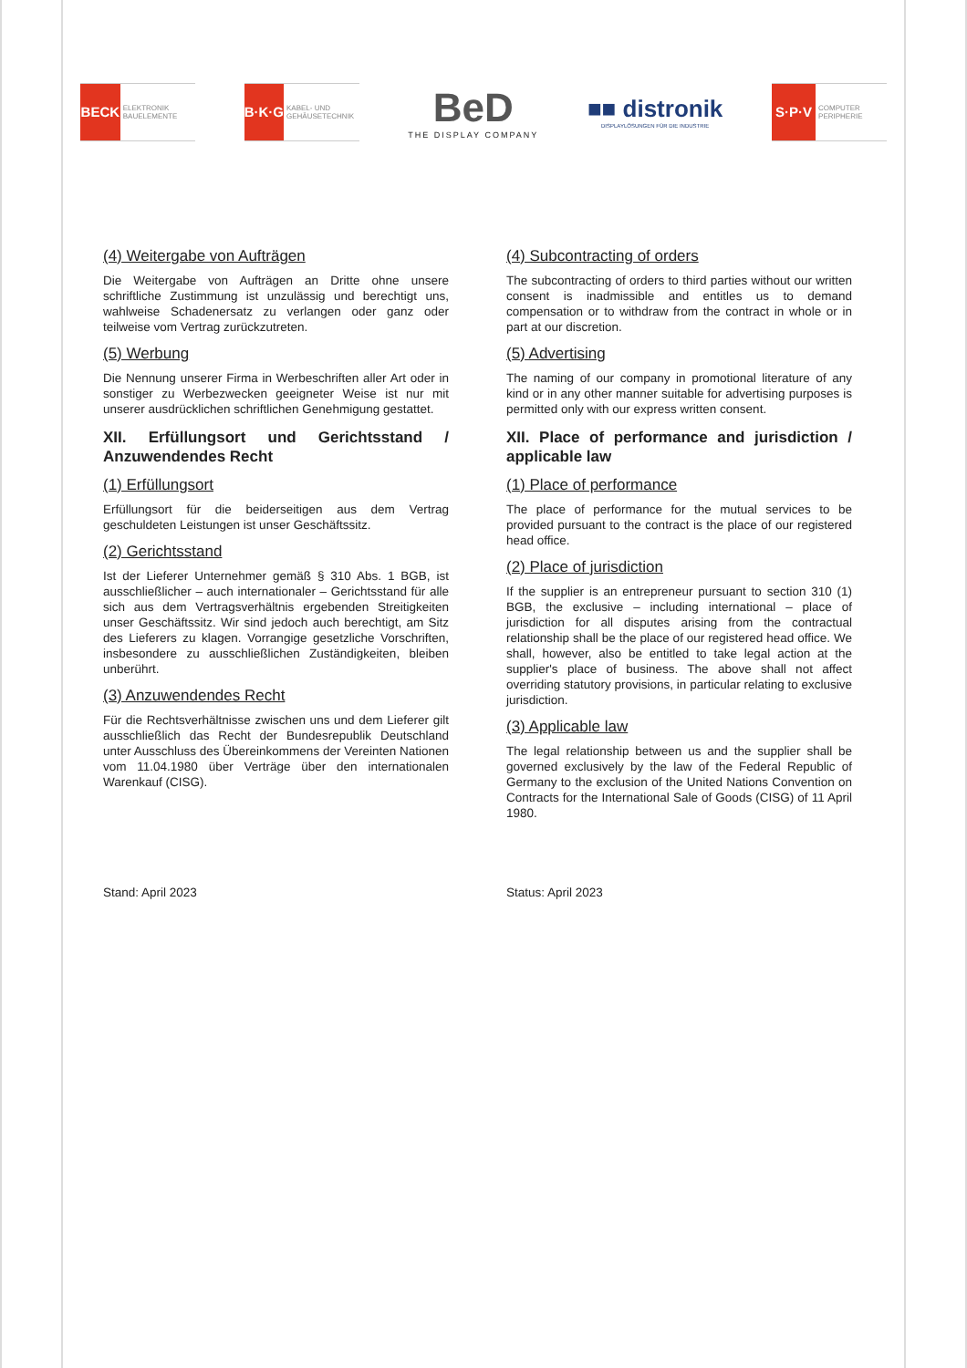BECK ELEKTRONIK BAUELEMENTE
B·K·G KABEL- UND GEHÄUSETECHNIK
BeD
THE DISPLAY COMPANY
■■ distronik
DISPLAYLÖSUNGEN FÜR DIE INDUSTRIE
S·P·V COMPUTER PERIPHERIE
(4) Weitergabe von Aufträgen
Die Weitergabe von Aufträgen an Dritte ohne unsere schriftliche Zustimmung ist unzulässig und berechtigt uns, wahlweise Schadenersatz zu verlangen oder ganz oder teilweise vom Vertrag zurückzutreten.
(5) Werbung
Die Nennung unserer Firma in Werbeschriften aller Art oder in sonstiger zu Werbezwecken geeigneter Weise ist nur mit unserer ausdrücklichen schriftlichen Genehmigung gestattet.
XII. Erfüllungsort und Gerichtsstand / Anzuwendendes Recht
(1) Erfüllungsort
Erfüllungsort für die beiderseitigen aus dem Vertrag geschuldeten Leistungen ist unser Geschäftssitz.
(2) Gerichtsstand
Ist der Lieferer Unternehmer gemäß § 310 Abs. 1 BGB, ist ausschließlicher – auch internationaler – Gerichtsstand für alle sich aus dem Vertragsverhältnis ergebenden Streitigkeiten unser Geschäftssitz. Wir sind jedoch auch berechtigt, am Sitz des Lieferers zu klagen. Vorrangige gesetzliche Vorschriften, insbesondere zu ausschließlichen Zuständigkeiten, bleiben unberührt.
(3) Anzuwendendes Recht
Für die Rechtsverhältnisse zwischen uns und dem Lieferer gilt ausschließlich das Recht der Bundesrepublik Deutschland unter Ausschluss des Übereinkommens der Vereinten Nationen vom 11.04.1980 über Verträge über den internationalen Warenkauf (CISG).
Stand: April 2023
(4) Subcontracting of orders
The subcontracting of orders to third parties without our written consent is inadmissible and entitles us to demand compensation or to withdraw from the contract in whole or in part at our discretion.
(5) Advertising
The naming of our company in promotional literature of any kind or in any other manner suitable for advertising purposes is permitted only with our express written consent.
XII. Place of performance and jurisdiction / applicable law
(1) Place of performance
The place of performance for the mutual services to be provided pursuant to the contract is the place of our registered head office.
(2) Place of jurisdiction
If the supplier is an entrepreneur pursuant to section 310 (1) BGB, the exclusive – including international – place of jurisdiction for all disputes arising from the contractual relationship shall be the place of our registered head office. We shall, however, also be entitled to take legal action at the supplier's place of business. The above shall not affect overriding statutory provisions, in particular relating to exclusive jurisdiction.
(3) Applicable law
The legal relationship between us and the supplier shall be governed exclusively by the law of the Federal Republic of Germany to the exclusion of the United Nations Convention on Contracts for the International Sale of Goods (CISG) of 11 April 1980.
Status: April 2023